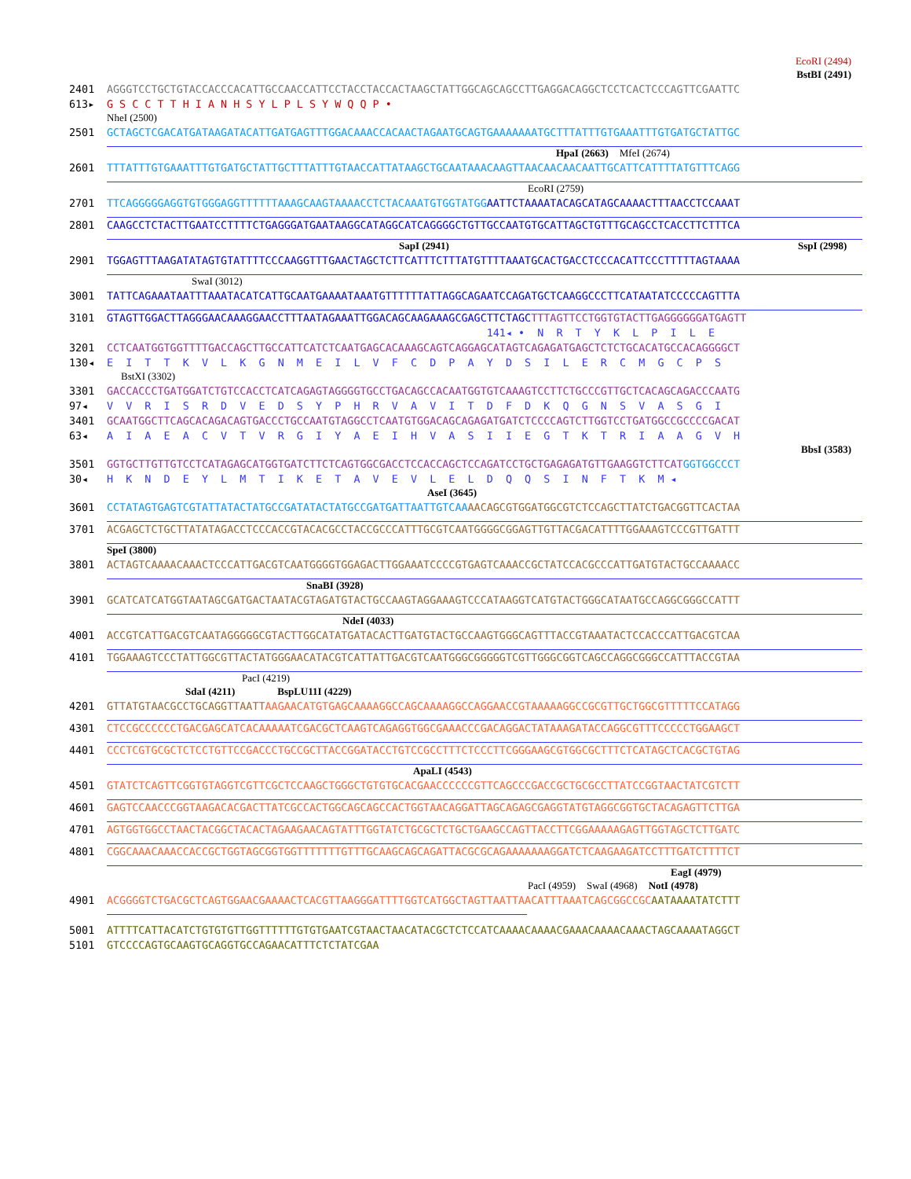EcoRI (2494)
BstBI (2491)
2401 AGGGTCCTGCTGTACCACCCACATTGCCAACCATTCCTACCTACCACTAAGCTATTGGCAGCAGCCTTGAGGACAGGCTCCTCACTCCCAGTTCGAATTC
613▸ G S C C T T H I A N H S Y L P L S Y W Q Q P •
NheI (2500)
2501 GCTAGCTCGACATGATAAGATACATTGATGAGTTTGGACAAACCACAACTAGAATGCAGTGAAAAAAATGCTTTATTTGTGAAATTTGTGATGCTATTGC
HpaI (2663) MfeI (2674)
2601 TTTATTTGTGAAATTTGTGATGCTATTGCTTTATTTGTAACCATTATAAGCTGCAATAAACAAGTTAACAACAACAATTGCATTCATTTTATGTTTCAGG
EcoRI (2759)
2701 TTCAGGGGGAGGTGTGGGAGGTTTTTTAAAGCAAGTAAAACCTCTACAAATGTGGTATGGAATTCTAAAATACAGCATAGCAAAACTTTAACCTCCAAAT
2801 CAAGCCTCTACTTGAATCCTTTTCTGAGGGATGAATAAGGCATAGGCATCAGGGGCTGTTGCCAATGTGCATTAGCTGTTTGCAGCCTCACCTTCTTTCA
SapI (2941) SspI (2998)
2901 TGGAGTTTAAGATATAGTGTATTTTCCCAAGGTTTGAACTAGCTCTTCATTTCTTTATGTTTTAAATGCACTGACCTCCCACATTCCCTTTTTAGTAAAA
SwaI (3012)
3001 TATTCAGAAATAATTTAAATACATCATTGCAATGAAAATAAATGTTTTTTATTAGGCAGAATCCAGATGCTCAAGGCCCTTCATAATATCCCCCAGTTTA
3101 GTAGTTGGACTTAGGGAACAAAGGAACCTTTAATAGAAATTGGACAGCAAGAAAGCGAGCTTCTAGCTTTAGTTCCTGGTGTACTTGAGGGGGGATGAGTT
141◂ • N R T Y K L P I L E
3201 CCTCAATGGTGGTTTTGACCAGCTTGCCATTCATCTCAATGAGCACAAAGCAGTCAGGAGCATAGTCAGAGATGAGCTCTCTGCACATGCCACAGGGGCT
130◂ E I T T K V L K G N M E I L V F C D P A Y D S I L E R C M G C P S
BstXI (3302)
3301 GACCACCCTGATGGATCTGTCCACCTCATCAGAGTAGGGGTGCCTGACAGCCACAATGGTGTCAAAGTCCTTCTGCCCGTTGCTCACAGCAGACCCAATG
97◂ V V R I S R D V E D S Y P H R V A V I T D F D K Q G N S V A S G I
3401 GCAATGGCTTCAGCACAGACAGTGACCCTGCCAATGTAGGCCTCAATGTGGACAGCAGAGATGATCTCCCCAGTCTTGGTCCTGATGGCCGCCCCGACAT
63◂ A I A E A C V T V R G I Y A E I H V A S I I E G T K T R I A A G V H
BbsI (3583)
3501 GGTGCTTGTTGTCCTCATAGAGCATGGTGATCTTCTCAGTGGCGACCTCCACCAGCTCCAGATCCTGCTGAGAGATGTTGAAGGTCTTCATGGTGGCCCT
30◂ H K N D E Y L M T I K E T A V E V L E L D Q Q S I N F T K M ◂
AseI (3645)
3601 CCTATAGTGAGTCGTATTATACTATGCCGATATACTATGCCGATGATTAATTGTCAAAACAGCGTGGATGGCGTCTCCAGCTTATCTGACGGTTCACTAA
3701 ACGAGCTCTGCTTATATAGACCTCCCACCGTACACGCCTACCGCCCATTTGCGTCAATGGGGCGGAGTTGTTACGACATTTTGGAAAGTCCCGTTGATTT
SpeI (3800)
3801 ACTAGTCAAAACAAACTCCCATTGACGTCAATGGGGTGGAGACTTGGAAATCCCCGTGAGTCAAACCGCTATCCACGCCCATTGATGTACTGCCAAAACC
SnaBI (3928)
3901 GCATCATCATGGTAATAGCGATGACTAATACGTAGATGTACTGCCAAGTAGGAAAGTCCCATAAGGTCATGTACTGGGCATAATGCCAGGCGGGCCATTT
NdeI (4033)
4001 ACCGTCATTGACGTCAATAGGGGGCGTACTTGGCATATGATACACTTGATGTACTGCCAAGTGGGCAGTTTACCGTAAATACTCCACCCATTGACGTCAA
4101 TGGAAAGTCCCTATTGGCGTTACTATGGGAACATACGTCATTATTGACGTCAATGGGCGGGGGTCGTTGGGCGGTCAGCCAGGCGGGCCATTTACCGTAA
PacI (4219)
SdaI (4211) BspLU11I (4229)
4201 GTTATGTAACGCCTGCAGGTTAATTAAGAACATGTGAGCAAAAGGCCAGCAAAAGGCCAGGAACCGTAAAAAGGCCGCGTTGCTGGCGTTTTTCCATAGG
4301 CTCCGCCCCCCTGACGAGCATCACAAAAATCGACGCTCAAGTCAGAGGTGGCGAAACCCGACAGGACTATAAAGATACCAGGCGTTTCCCCCTGGAAGCT
4401 CCCTCGTGCGCTCTCCTGTTCCGACCCTGCCGCTTACCGGATACCTGTCCGCCTTTCTCCCTTCGGGAAGCGTGGCGCTTTCTCATAGCTCACGCTGTAG
ApaLI (4543)
4501 GTATCTCAGTTCGGTGTAGGTCGTTCGCTCCAAGCTGGGCTGTGTGCACGAACCCCCCGTTCAGCCCGACCGCTGCGCCTTATCCGGTAACTATCGTCTT
4601 GAGTCCAACCCGGTAAGACACGACTTATCGCCACTGGCAGCAGCCACTGGTAACAGGATTAGCAGAGCGAGGTATGTAGGCGGTGCTACAGAGTTCTTGA
4701 AGTGGTGGCCTAACTACGGCTACACTAGAAGAACAGTATTTGGTATCTGCGCTCTGCTGAAGCCAGTTACCTTCGGAAAAAGAGTTGGTAGCTCTTGATC
4801 CGGCAAACAAACCACCGCTGGTAGCGGTGGTTTTTTTGTTTGCAAGCAGCAGATTACGCGCAGAAAAAAAGGATCTCAAGAAGATCCTTTGATCTTTTCT
EagI (4979)
PacI (4959) SwaI (4968) NotI (4978)
4901 ACGGGGTCTGACGCTCAGTGGAACGAAAACTCACGTTAAGGGATTTTGGTCATGGCTAGTTAATTAACATTTAAATCAGCGGCCGCAATAAAATATCTTT
5001 ATTTTCATTACATCTGTGTGTTGGTTTTTTGTGTGAATCGTAACTAACATACGCTCTCCATCAAAACAAAACGAAACAAAACAAACTAGCAAAATAGGCT
5101 GTCCCCAGTGCAAGTGCAGGTGCCAGAACATTTCTCTATCGAA